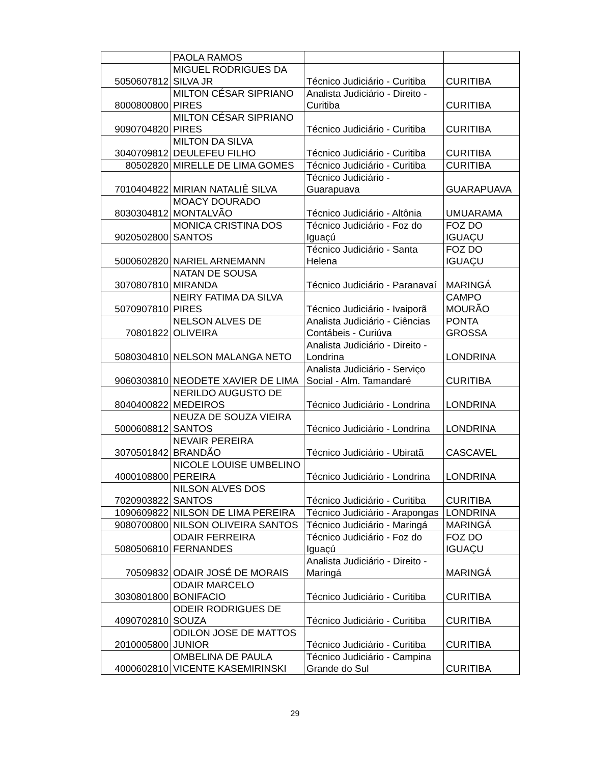| | PAOLA RAMOS | | |
| 5050607812 | MIGUEL RODRIGUES DA SILVA JR | Técnico Judiciário - Curitiba | CURITIBA |
| 8000800800 | MILTON CÉSAR SIPRIANO PIRES | Analista Judiciário - Direito - Curitiba | CURITIBA |
| 9090704820 | MILTON CÉSAR SIPRIANO PIRES | Técnico Judiciário - Curitiba | CURITIBA |
| 3040709812 | MILTON DA SILVA DEULEFEU FILHO | Técnico Judiciário - Curitiba | CURITIBA |
| 80502820 | MIRELLE DE LIMA GOMES | Técnico Judiciário - Curitiba | CURITIBA |
| 7010404822 | MIRIAN NATALIÊ SILVA | Técnico Judiciário - Guarapuava | GUARAPUAVA |
| 8030304812 | MOACY DOURADO MONTALVÃO | Técnico Judiciário - Altônia | UMUARAMA |
| 9020502800 | MONICA CRISTINA DOS SANTOS | Técnico Judiciário - Foz do Iguaçú | FOZ DO IGUAÇU |
| 5000602820 | NARIEL ARNEMANN | Técnico Judiciário - Santa Helena | FOZ DO IGUAÇU |
| 3070807810 | NATAN DE SOUSA MIRANDA | Técnico Judiciário - Paranavaí | MARINGÁ |
| 5070907810 | NEIRY FATIMA DA SILVA PIRES | Técnico Judiciário - Ivaiporã | CAMPO MOURÃO |
| 70801822 | NELSON ALVES DE OLIVEIRA | Analista Judiciário - Ciências Contábeis - Curiúva | PONTA GROSSA |
| 5080304810 | NELSON MALANGA NETO | Analista Judiciário - Direito - Londrina | LONDRINA |
| 9060303810 | NEODETE XAVIER DE LIMA | Analista Judiciário - Serviço Social - Alm. Tamandaré | CURITIBA |
| 8040400822 | NERILDO AUGUSTO DE MEDEIROS | Técnico Judiciário - Londrina | LONDRINA |
| 5000608812 | NEUZA DE SOUZA VIEIRA SANTOS | Técnico Judiciário - Londrina | LONDRINA |
| 3070501842 | NEVAIR PEREIRA BRANDÃO | Técnico Judiciário - Ubiratã | CASCAVEL |
| 4000108800 | NICOLE LOUISE UMBELINO PEREIRA | Técnico Judiciário - Londrina | LONDRINA |
| 7020903822 | NILSON ALVES DOS SANTOS | Técnico Judiciário - Curitiba | CURITIBA |
| 1090609822 | NILSON DE LIMA PEREIRA | Técnico Judiciário - Arapongas | LONDRINA |
| 9080700800 | NILSON OLIVEIRA SANTOS | Técnico Judiciário - Maringá | MARINGÁ |
| 5080506810 | ODAIR FERREIRA FERNANDES | Técnico Judiciário - Foz do Iguaçú | FOZ DO IGUAÇU |
| 70509832 | ODAIR JOSÉ DE MORAIS | Analista Judiciário - Direito - Maringá | MARINGÁ |
| 3030801800 | ODAIR MARCELO BONIFACIO | Técnico Judiciário - Curitiba | CURITIBA |
| 4090702810 | ODEIR RODRIGUES DE SOUZA | Técnico Judiciário - Curitiba | CURITIBA |
| 2010005800 | ODILON JOSE DE MATTOS JUNIOR | Técnico Judiciário - Curitiba | CURITIBA |
| 4000602810 | OMBELINA DE PAULA VICENTE KASEMIRINSKI | Técnico Judiciário - Campina Grande do Sul | CURITIBA |
29